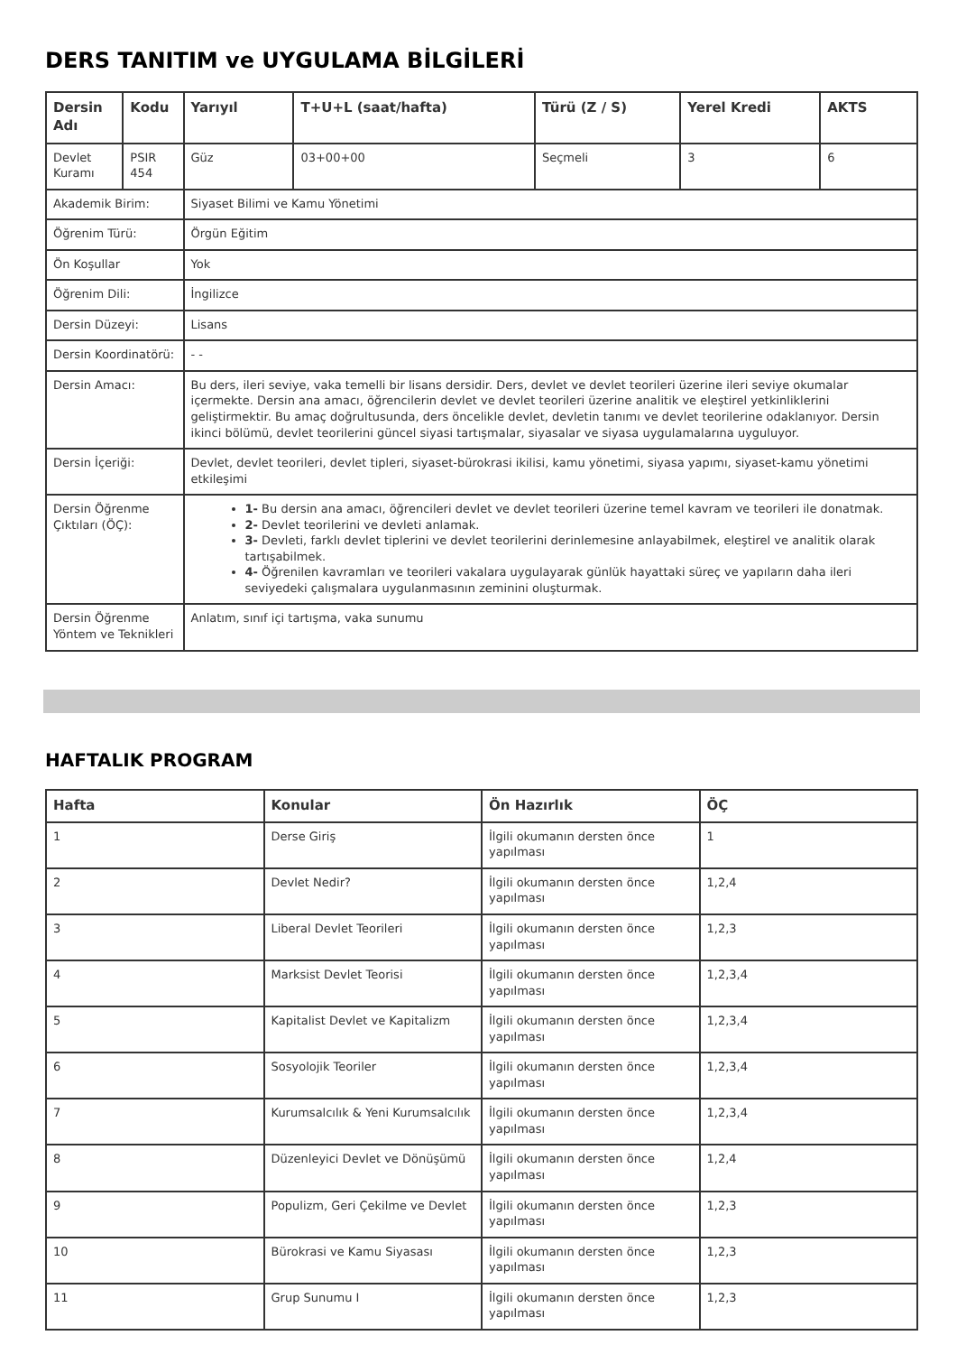DERS TANITIM ve UYGULAMA BİLGİLERİ
| Dersin Adı | Kodu | Yarıyıl | T+U+L (saat/hafta) | Türü (Z / S) | Yerel Kredi | AKTS |
| --- | --- | --- | --- | --- | --- | --- |
| Devlet Kuramı | PSIR 454 | Güz | 03+00+00 | Seçmeli | 3 | 6 |
| Akademik Birim: | | Siyaset Bilimi ve Kamu Yönetimi | | | | |
| Öğrenim Türü: | | Örgün Eğitim | | | | |
| Ön Koşullar | | Yok | | | | |
| Öğrenim Dili: | | İngilizce | | | | |
| Dersin Düzeyi: | | Lisans | | | | |
| Dersin Koordinatörü: | | - - | | | | |
| Dersin Amacı: | | Bu ders, ileri seviye, vaka temelli bir lisans dersidir. Ders, devlet ve devlet teorileri üzerine ileri seviye okumalar içermekte. Dersin ana amacı, öğrencilerin devlet ve devlet teorileri üzerine analitik ve eleştirel yetkinliklerini geliştirmektir. Bu amaç doğrultusunda, ders öncelikle devlet, devletin tanımı ve devlet teorilerine odaklanıyor. Dersin ikinci bölümü, devlet teorilerini güncel siyasi tartışmalar, siyasalar ve siyasa uygulamalarına uyguluyor. | | | | |
| Dersin İçeriği: | | Devlet, devlet teorileri, devlet tipleri, siyaset-bürokrasi ikilisi, kamu yönetimi, siyasa yapımı, siyaset-kamu yönetimi etkileşimi | | | | |
| Dersin Öğrenme Çıktıları (ÖÇ): | | 1- Bu dersin ana amacı, öğrencileri devlet ve devlet teorileri üzerine temel kavram ve teorileri ile donatmak. 2- Devlet teorilerini ve devleti anlamak. 3- Devleti, farklı devlet tiplerini ve devlet teorilerini derinlemesine anlayabilmek, eleştirel ve analitik olarak tartışabilmek. 4- Öğrenilen kavramları ve teorileri vakalara uygulayarak günlük hayattaki süreç ve yapıların daha ileri seviyedeki çalışmalara uygulanmasının zeminini oluşturmak. | | | | |
| Dersin Öğrenme Yöntem ve Teknikleri | | Anlatım, sınıf içi tartışma, vaka sunumu | | | | |
HAFTALIK PROGRAM
| Hafta | Konular | Ön Hazırlık | ÖÇ |
| --- | --- | --- | --- |
| 1 | Derse Giriş | İlgili okumanın dersten önce yapılması | 1 |
| 2 | Devlet Nedir? | İlgili okumanın dersten önce yapılması | 1,2,4 |
| 3 | Liberal Devlet Teorileri | İlgili okumanın dersten önce yapılması | 1,2,3 |
| 4 | Marksist Devlet Teorisi | İlgili okumanın dersten önce yapılması | 1,2,3,4 |
| 5 | Kapitalist Devlet ve Kapitalizm | İlgili okumanın dersten önce yapılması | 1,2,3,4 |
| 6 | Sosyolojik Teoriler | İlgili okumanın dersten önce yapılması | 1,2,3,4 |
| 7 | Kurumsalcılık & Yeni Kurumsalcılık | İlgili okumanın dersten önce yapılması | 1,2,3,4 |
| 8 | Düzenleyici Devlet ve Dönüşümü | İlgili okumanın dersten önce yapılması | 1,2,4 |
| 9 | Populizm, Geri Çekilme ve Devlet | İlgili okumanın dersten önce yapılması | 1,2,3 |
| 10 | Bürokrasi ve Kamu Siyasası | İlgili okumanın dersten önce yapılması | 1,2,3 |
| 11 | Grup Sunumu I | İlgili okumanın dersten önce yapılması | 1,2,3 |